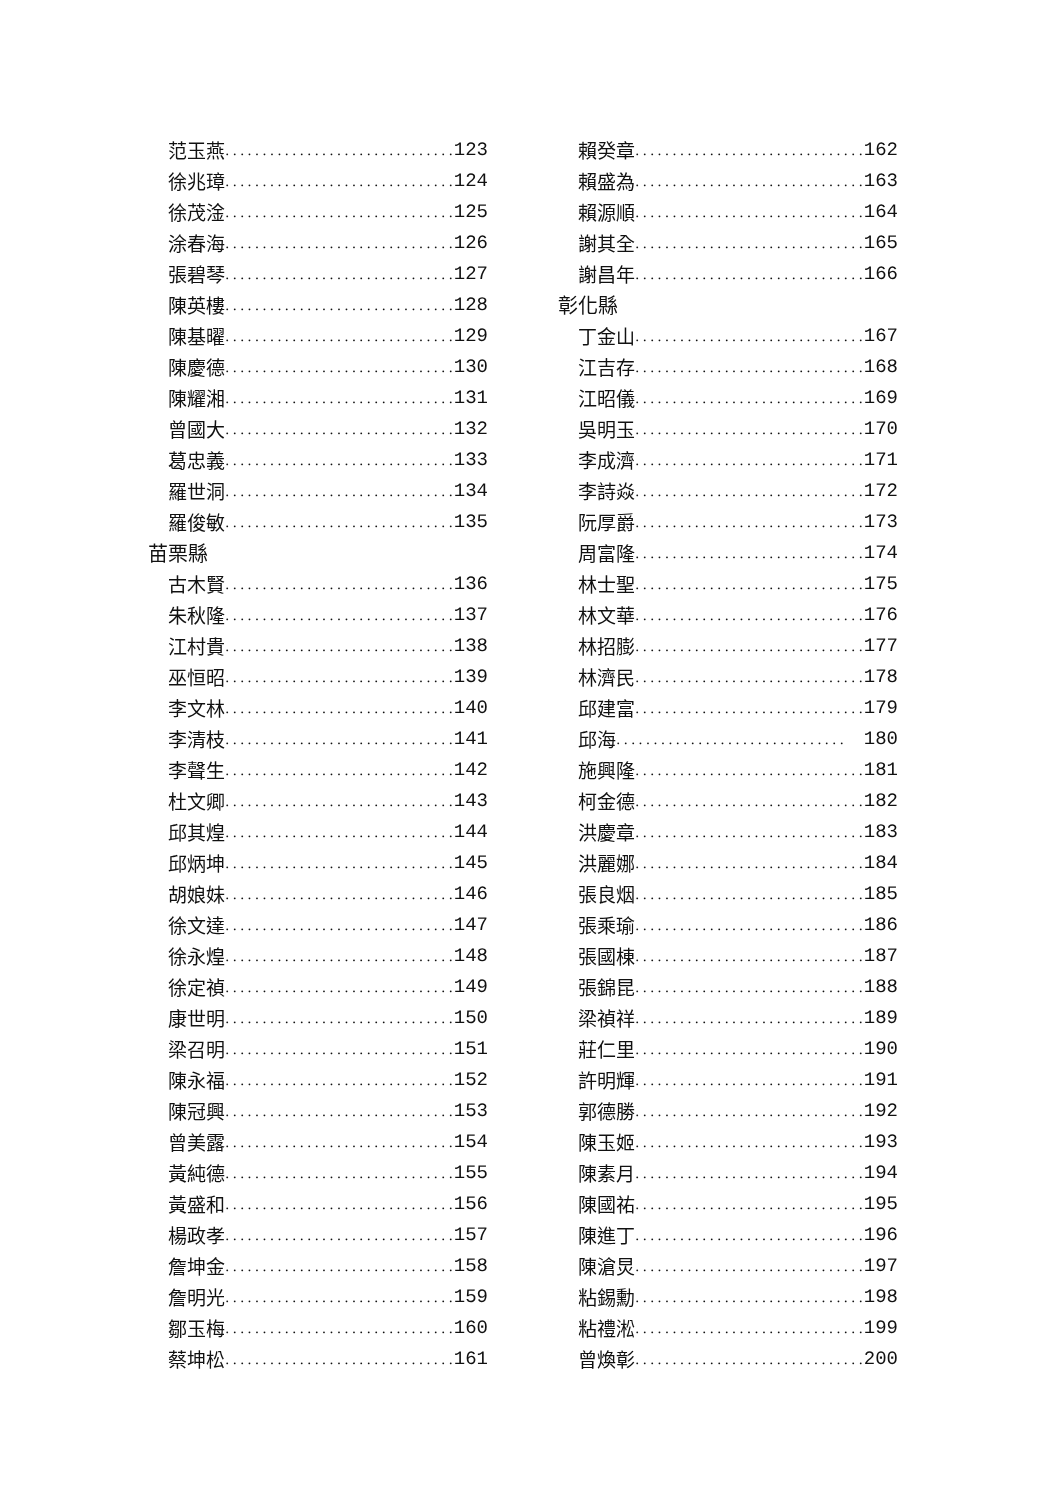范玉燕............................... 123
徐兆璋............................... 124
徐茂淦............................... 125
涂春海............................... 126
張碧琴............................... 127
陳英樓............................... 128
陳基曜............................... 129
陳慶德............................... 130
陳耀湘............................... 131
曾國大............................... 132
葛忠義............................... 133
羅世洞............................... 134
羅俊敏............................... 135
苗栗縣
古木賢............................... 136
朱秋隆............................... 137
江村貴............................... 138
巫恒昭............................... 139
李文林............................... 140
李清枝............................... 141
李聲生............................... 142
杜文卿............................... 143
邱其煌............................... 144
邱炳坤............................... 145
胡娘妹............................... 146
徐文達............................... 147
徐永煌............................... 148
徐定禎............................... 149
康世明............................... 150
梁召明............................... 151
陳永福............................... 152
陳冠興............................... 153
曾美露............................... 154
黃純德............................... 155
黃盛和............................... 156
楊政孝............................... 157
詹坤金............................... 158
詹明光............................... 159
鄒玉梅............................... 160
蔡坤松............................... 161
賴癸章............................... 162
賴盛為............................... 163
賴源順............................... 164
謝其全............................... 165
謝昌年............................... 166
彰化縣
丁金山............................... 167
江吉存............................... 168
江昭儀............................... 169
吳明玉............................... 170
李成濟............................... 171
李詩焱............................... 172
阮厚爵............................... 173
周富隆............................... 174
林士聖............................... 175
林文華............................... 176
林招膨............................... 177
林濟民............................... 178
邱建富............................... 179
邱海............................... 180
施興隆............................... 181
柯金德............................... 182
洪慶章............................... 183
洪麗娜............................... 184
張良烟............................... 185
張乘瑜............................... 186
張國棟............................... 187
張錦昆............................... 188
梁禎祥............................... 189
莊仁里............................... 190
許明輝............................... 191
郭德勝............................... 192
陳玉姬............................... 193
陳素月............................... 194
陳國祐............................... 195
陳進丁............................... 196
陳滄炅............................... 197
粘錫勳............................... 198
粘禮淞............................... 199
曾煥彰............................... 200